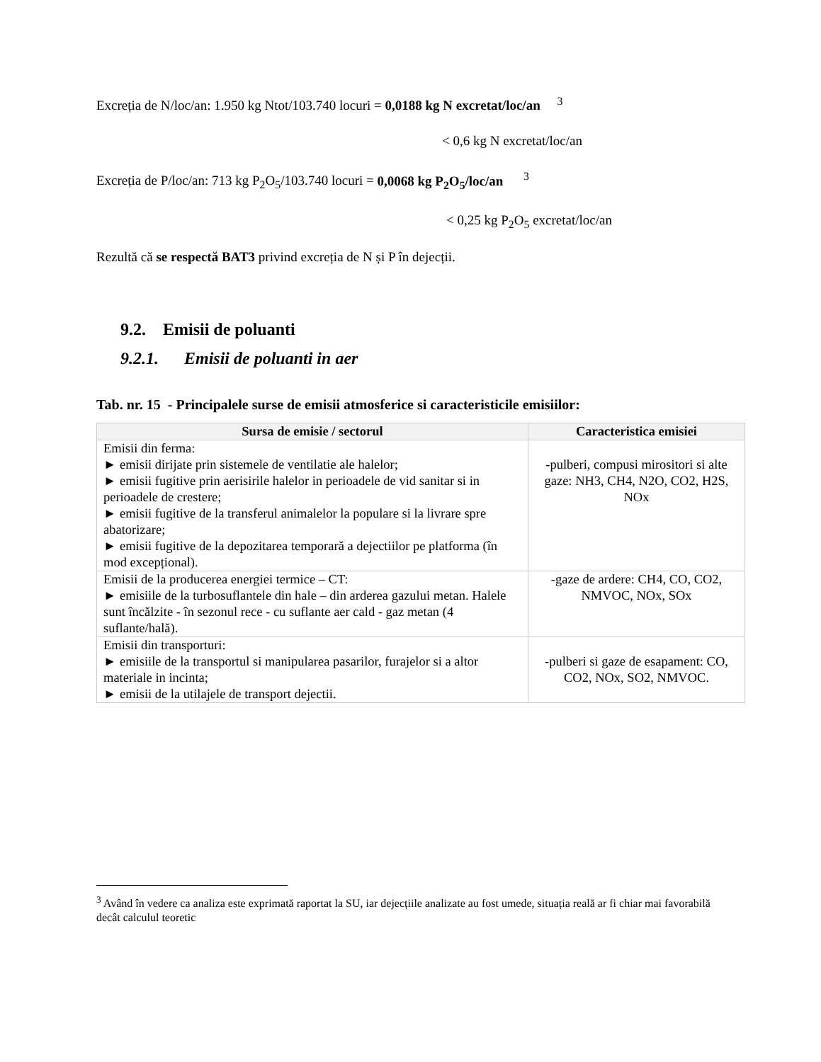Excreția de N/loc/an: 1.950 kg Ntot/103.740 locuri = 0,0188 kg N excretat/loc/an <sup>3</sup>
< 0,6 kg N excretat/loc/an
Excreția de P/loc/an: 713 kg P<sub>2</sub>O<sub>5</sub>/103.740 locuri = 0,0068 kg P<sub>2</sub>O<sub>5</sub>/loc/an <sup>3</sup>
< 0,25 kg P<sub>2</sub>O<sub>5</sub> excretat/loc/an
Rezultă că se respectă BAT3 privind excreția de N și P în dejecții.
9.2. Emisii de poluanti
9.2.1. Emisii de poluanti in aer
Tab. nr. 15 - Principalele surse de emisii atmosferice si caracteristicile emisiilor:
| Sursa de emisie / sectorul | Caracteristica emisiei |
| --- | --- |
| Emisii din ferma: ► emisii dirijate prin sistemele de ventilatie ale halelor; ► emisii fugitive prin aerisirile halelor in perioadele de vid sanitar si in perioadele de crestere; ► emisii fugitive de la transferul animalelor la populare si la livrare spre abatorizare; ► emisii fugitive de la depozitarea temporară a dejectiilor pe platforma (în mod excepțional). | -pulberi, compusi mirositori si alte gaze: NH3, CH4, N2O, CO2, H2S, NOx |
| Emisii de la producerea energiei termice – CT: ► emisiile de la turbosuflantele din hale – din arderea gazului metan. Halele sunt încălzite - în sezonul rece - cu suflante aer cald - gaz metan (4 suflante/hală). | -gaze de ardere: CH4, CO, CO2, NMVOC, NOx, SOx |
| Emisii din transporturi: ► emisiile de la transportul si manipularea pasarilor, furajelor si a altor materiale in incinta; ► emisii de la utilajele de transport dejectii. | -pulberi si gaze de esapament: CO, CO2, NOx, SO2, NMVOC. |
<sup>3</sup> Având în vedere ca analiza este exprimată raportat la SU, iar dejecțiile analizate au fost umede, situația reală ar fi chiar mai favorabilă decât calculul teoretic